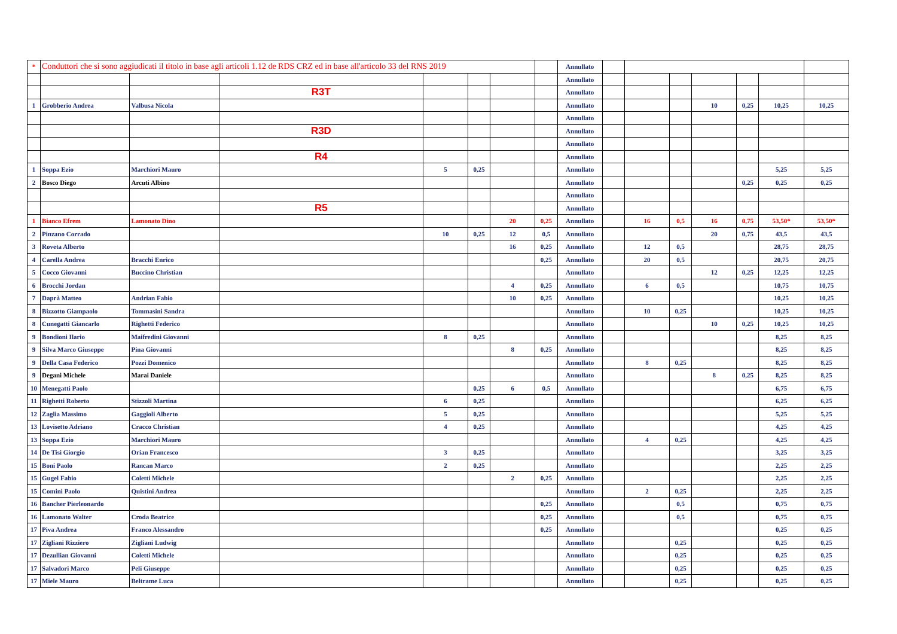| * | Conduttori che si sono aggiudicati il titolo in base agli articoli 1.12 de RDS CRZ ed in base all'articolo 33 del RNS 2019 | | | | | | | Annullato | | | | | | | |
| | | | | | | | | Annullato | | | | | | | |
| | | | R3T | | | | | Annullato | | | | | | | |
| 1 | Grobberio Andrea | Valbusa Nicola | | | | | | Annullato | | | | 10 | 0,25 | 10,25 | 10,25 |
| | | | | | | | | Annullato | | | | | | | |
| | | | R3D | | | | | Annullato | | | | | | | |
| | | | | | | | | Annullato | | | | | | | |
| | | | R4 | | | | | Annullato | | | | | | | |
| 1 | Soppa Ezio | Marchiori Mauro | | 5 | 0,25 | | | Annullato | | | | | | 5,25 | 5,25 |
| 2 | Bosco Diego | Arcuti Albino | | | | | | Annullato | | | | | 0,25 | 0,25 | 0,25 |
| | | | | | | | | Annullato | | | | | | | |
| | | | R5 | | | | | Annullato | | | | | | | |
| 1 | Bianco Efrem | Lamonato Dino | | | | 20 | 0,25 | Annullato | | 16 | 0,5 | 16 | 0,75 | 53,50* | 53,50* |
| 2 | Pinzano Corrado | | | 10 | 0,25 | 12 | 0,5 | Annullato | | | | 20 | 0,75 | 43,5 | 43,5 |
| 3 | Roveta Alberto | | | | | 16 | 0,25 | Annullato | | 12 | 0,5 | | | 28,75 | 28,75 |
| 4 | Carella Andrea | Bracchi Enrico | | | | | 0,25 | Annullato | | 20 | 0,5 | | | 20,75 | 20,75 |
| 5 | Cocco Giovanni | Buccino Christian | | | | | | Annullato | | | | 12 | 0,25 | 12,25 | 12,25 |
| 6 | Brocchi Jordan | | | | | 4 | 0,25 | Annullato | | 6 | 0,5 | | | 10,75 | 10,75 |
| 7 | Daprà Matteo | Andrian Fabio | | | | 10 | 0,25 | Annullato | | | | | | 10,25 | 10,25 |
| 8 | Bizzotto Giampaolo | Tommasini Sandra | | | | | | Annullato | | 10 | 0,25 | | | 10,25 | 10,25 |
| 8 | Cunegatti Giancarlo | Righetti Federico | | | | | | Annullato | | | | 10 | 0,25 | 10,25 | 10,25 |
| 9 | Bondioni Ilario | Maifredini Giovanni | | 8 | 0,25 | | | Annullato | | | | | | 8,25 | 8,25 |
| 9 | Silva Marco Giuseppe | Pina Giovanni | | | | 8 | 0,25 | Annullato | | | | | | 8,25 | 8,25 |
| 9 | Della Casa Federico | Pozzi Domenico | | | | | | Annullato | | 8 | 0,25 | | | 8,25 | 8,25 |
| 9 | Degani Michele | Marai Daniele | | | | | | Annullato | | | | 8 | 0,25 | 8,25 | 8,25 |
| 10 | Menegatti Paolo | | | | 0,25 | 6 | 0,5 | Annullato | | | | | | 6,75 | 6,75 |
| 11 | Righetti Roberto | Stizzoli Martina | | 6 | 0,25 | | | Annullato | | | | | | 6,25 | 6,25 |
| 12 | Zaglia Massimo | Gaggioli Alberto | | 5 | 0,25 | | | Annullato | | | | | | 5,25 | 5,25 |
| 13 | Lovisetto Adriano | Cracco Christian | | 4 | 0,25 | | | Annullato | | | | | | 4,25 | 4,25 |
| 13 | Soppa Ezio | Marchiori Mauro | | | | | | Annullato | | 4 | 0,25 | | | 4,25 | 4,25 |
| 14 | De Tisi Giorgio | Orian Francesco | | 3 | 0,25 | | | Annullato | | | | | | 3,25 | 3,25 |
| 15 | Boni Paolo | Rancan Marco | | 2 | 0,25 | | | Annullato | | | | | | 2,25 | 2,25 |
| 15 | Gugel Fabio | Coletti Michele | | | | 2 | 0,25 | Annullato | | | | | | 2,25 | 2,25 |
| 15 | Comini Paolo | Quistini Andrea | | | | | | Annullato | | 2 | 0,25 | | | 2,25 | 2,25 |
| 16 | Bancher Pierleonardo | | | | | | 0,25 | Annullato | | | 0,5 | | | 0,75 | 0,75 |
| 16 | Lamonato Walter | Croda Beatrice | | | | | 0,25 | Annullato | | | 0,5 | | | 0,75 | 0,75 |
| 17 | Piva Andrea | Franco Alessandro | | | | | 0,25 | Annullato | | | | | | 0,25 | 0,25 |
| 17 | Zigliani Rizziero | Zigliani Ludwig | | | | | | Annullato | | | 0,25 | | | 0,25 | 0,25 |
| 17 | Dezullian Giovanni | Coletti Michele | | | | | | Annullato | | | 0,25 | | | 0,25 | 0,25 |
| 17 | Salvadori Marco | Peli Giuseppe | | | | | | Annullato | | | 0,25 | | | 0,25 | 0,25 |
| 17 | Miele Mauro | Beltrame Luca | | | | | | Annullato | | | 0,25 | | | 0,25 | 0,25 |